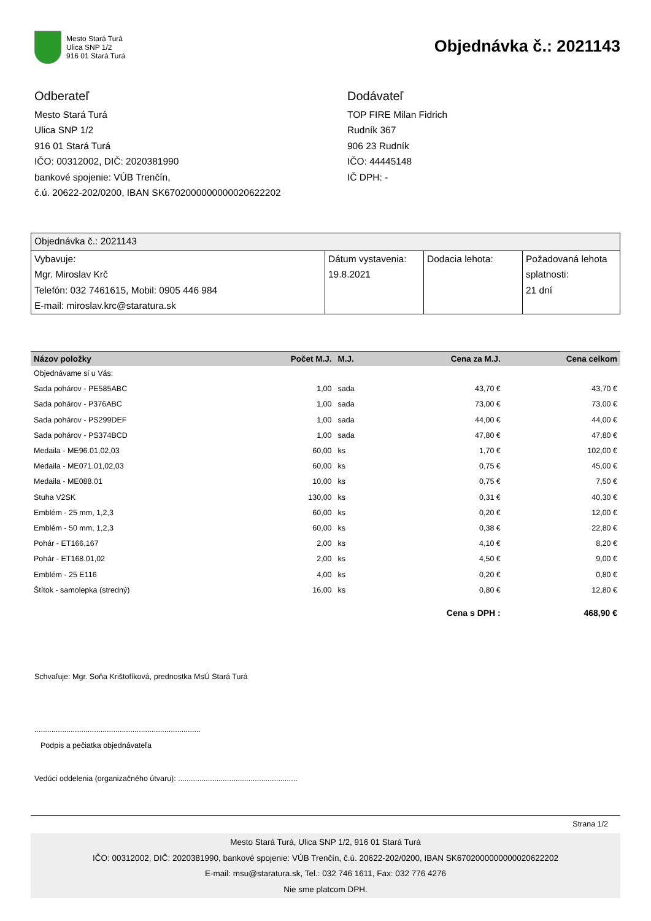Mesto Stará Turá
Ulica SNP 1/2
916 01 Stará Turá
Objednávka č.: 2021143
Odberateľ
Mesto Stará Turá
Ulica SNP 1/2
916 01 Stará Turá
IČO: 00312002, DIČ: 2020381990
bankové spojenie: VÚB Trenčín,
č.ú. 20622-202/0200, IBAN SK6702000000000020622202
Dodávateľ
TOP FIRE Milan Fidrich
Rudník 367
906 23 Rudník
IČO: 44445148
IČ DPH: -
| Objednávka č.: 2021143 | | | |
| Vybavuje: Mgr. Miroslav Krč Telefón: 032 7461615, Mobil: 0905 446 984 E-mail: miroslav.krc@staratura.sk | Dátum vystavenia: 19.8.2021 | Dodacia lehota: | Požadovaná lehota splatnosti: 21 dní |
| Názov položky | Počet M.J. | M.J. | Cena za M.J. | Cena celkom |
| --- | --- | --- | --- | --- |
| Objednávame si u Vás: | | | | |
| Sada pohárov - PE585ABC | 1,00 | sada | 43,70 € | 43,70 € |
| Sada pohárov - P376ABC | 1,00 | sada | 73,00 € | 73,00 € |
| Sada pohárov - PS299DEF | 1,00 | sada | 44,00 € | 44,00 € |
| Sada pohárov - PS374BCD | 1,00 | sada | 47,80 € | 47,80 € |
| Medaila - ME96.01,02,03 | 60,00 | ks | 1,70 € | 102,00 € |
| Medaila - ME071.01,02,03 | 60,00 | ks | 0,75 € | 45,00 € |
| Medaila - ME088.01 | 10,00 | ks | 0,75 € | 7,50 € |
| Stuha V2SK | 130,00 | ks | 0,31 € | 40,30 € |
| Emblém - 25 mm, 1,2,3 | 60,00 | ks | 0,20 € | 12,00 € |
| Emblém - 50 mm, 1,2,3 | 60,00 | ks | 0,38 € | 22,80 € |
| Pohár - ET166,167 | 2,00 | ks | 4,10 € | 8,20 € |
| Pohár - ET168.01,02 | 2,00 | ks | 4,50 € | 9,00 € |
| Emblém - 25 E116 | 4,00 | ks | 0,20 € | 0,80 € |
| Štítok - samolepka (stredný) | 16,00 | ks | 0,80 € | 12,80 € |
| | | | Cena s DPH : | 468,90 € |
Schvaľuje: Mgr. Soňa Krištofíková, prednostka MsÚ Stará Turá
..............................................................................
Podpis a pečiatka objednávateľa
Vedúci oddelenia (organizačného útvaru): ........................................................
Strana 1/2
Mesto Stará Turá, Ulica SNP 1/2, 916 01 Stará Turá
IČO: 00312002, DIČ: 2020381990, bankové spojenie: VÚB Trenčín, č.ú. 20622-202/0200, IBAN SK6702000000000020622202
E-mail: msu@staratura.sk, Tel.: 032 746 1611, Fax: 032 776 4276
Nie sme platcom DPH.